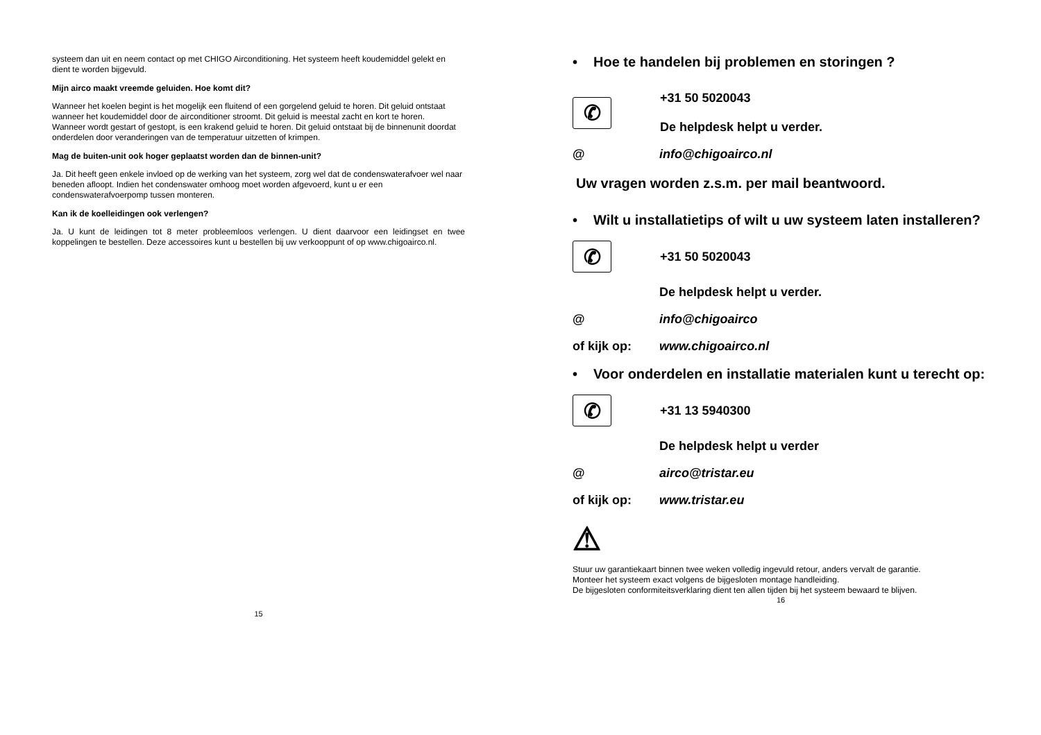systeem dan uit en neem contact op met CHIGO Airconditioning. Het systeem heeft koudemiddel gelekt en dient te worden bijgevuld.
Mijn airco maakt vreemde geluiden. Hoe komt dit?
Wanneer het koelen begint is het mogelijk een fluitend of een gorgelend geluid te horen. Dit geluid ontstaat wanneer het koudemiddel door de airconditioner stroomt. Dit geluid is meestal zacht en kort te horen.
Wanneer wordt gestart of gestopt, is een krakend geluid te horen. Dit geluid ontstaat bij de binnenunit doordat onderdelen door veranderingen van de temperatuur uitzetten of krimpen.
Mag de buiten-unit ook hoger geplaatst worden dan de binnen-unit?
Ja. Dit heeft geen enkele invloed op de werking van het systeem, zorg wel dat de condenswaterafvoer wel naar beneden afloopt. Indien het condenswater omhoog moet worden afgevoerd, kunt u er een condenswaterafvoerpomp tussen monteren.
Kan ik de koelleidingen ook verlengen?
Ja. U kunt de leidingen tot 8 meter probleemloos verlengen. U dient daarvoor een leidingset en twee koppelingen te bestellen. Deze accessoires kunt u bestellen bij uw verkooppunt of op www.chigoairco.nl.
15
• Hoe te handelen bij problemen en storingen ?
✆
+31 50 5020043
De helpdesk helpt u verder.
@ info@chigoairco.nl
Uw vragen worden z.s.m. per mail beantwoord.
• Wilt u installatietips of wilt u uw systeem laten installeren?
✆
+31 50 5020043
De helpdesk helpt u verder.
@ info@chigoairco
of kijk op: www.chigoairco.nl
• Voor onderdelen en installatie materialen kunt u terecht op:
✆
+31 13 5940300
De helpdesk helpt u verder
@ airco@tristar.eu
of kijk op: www.tristar.eu
⚠
Stuur uw garantiekaart binnen twee weken volledig ingevuld retour, anders vervalt de garantie.
Monteer het systeem exact volgens de bijgesloten montage handleiding.
De bijgesloten conformiteitsverklaring dient ten allen tijden bij het systeem bewaard te blijven.
16